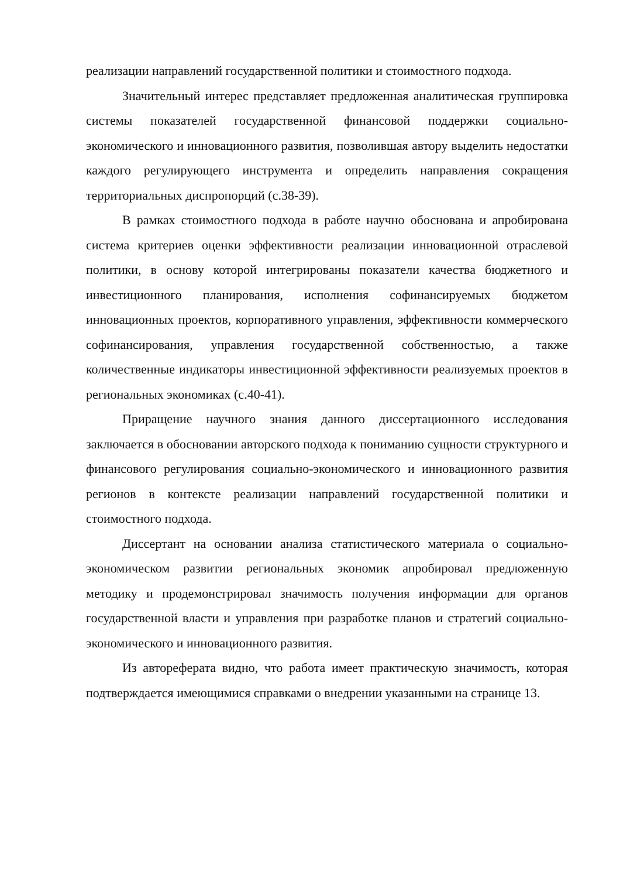реализации направлений государственной политики и стоимостного подхода.
Значительный интерес представляет предложенная аналитическая группировка системы показателей государственной финансовой поддержки социально-экономического и инновационного развития, позволившая автору выделить недостатки каждого регулирующего инструмента и определить направления сокращения территориальных диспропорций (с.38-39).
В рамках стоимостного подхода в работе научно обоснована и апробирована система критериев оценки эффективности реализации инновационной отраслевой политики, в основу которой интегрированы показатели качества бюджетного и инвестиционного планирования, исполнения софинансируемых бюджетом инновационных проектов, корпоративного управления, эффективности коммерческого софинансирования, управления государственной собственностью, а также количественные индикаторы инвестиционной эффективности реализуемых проектов в региональных экономиках (с.40-41).
Приращение научного знания данного диссертационного исследования заключается в обосновании авторского подхода к пониманию сущности структурного и финансового регулирования социально-экономического и инновационного развития регионов в контексте реализации направлений государственной политики и стоимостного подхода.
Диссертант на основании анализа статистического материала о социально-экономическом развитии региональных экономик апробировал предложенную методику и продемонстрировал значимость получения информации для органов государственной власти и управления при разработке планов и стратегий социально-экономического и инновационного развития.
Из автореферата видно, что работа имеет практическую значимость, которая подтверждается имеющимися справками о внедрении указанными на странице 13.